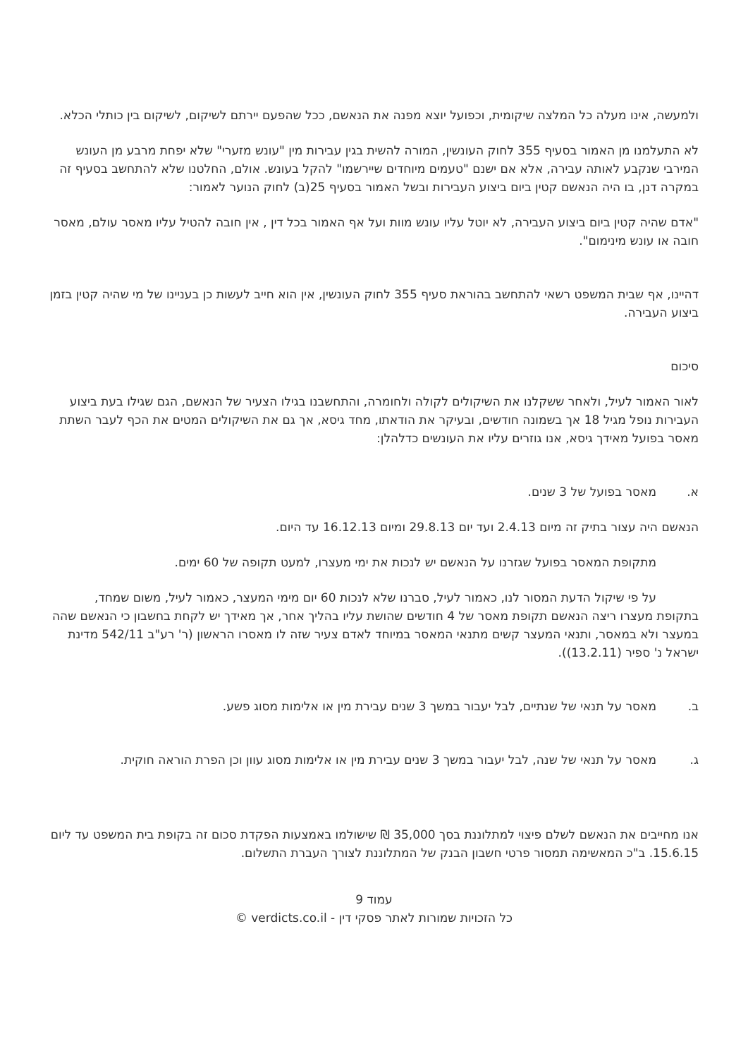ולמעשה, אינו מעלה כל המלצה שיקומית, וכפועל יוצא מפנה את הנאשם, ככל שהפעם יירתם לשיקום, לשיקום בין כותלי הכלא.
לא התעלמנו מן האמור בסעיף 355 לחוק העונשין, המורה להשית בגין עבירות מין "עונש מזערי" שלא יפחת מרבע מן העונש המירבי שנקבע לאותה עבירה, אלא אם ישנם "טעמים מיוחדים שיירשמו" להקל בעונש. אולם, החלטנו שלא להתחשב בסעיף זה במקרה דנן, בו היה הנאשם קטין ביום ביצוע העבירות ובשל האמור בסעיף 25(ב) לחוק הנוער לאמור:
"אדם שהיה קטין ביום ביצוע העבירה, לא יוטל עליו עונש מוות ועל אף האמור בכל דין , אין חובה להטיל עליו מאסר עולם, מאסר חובה או עונש מינימום".
דהיינו, אף שבית המשפט רשאי להתחשב בהוראת סעיף 355 לחוק העונשין, אין הוא חייב לעשות כן בעניינו של מי שהיה קטין בזמן ביצוע העבירה.
סיכום
לאור האמור לעיל, ולאחר ששקלנו את השיקולים לקולה ולחומרה, והתחשבנו בגילו הצעיר של הנאשם, הגם שגילו בעת ביצוע העבירות נופל מגיל 18 אך בשמונה חודשים, ובעיקר את הודאתו, מחד גיסא, אך גם את השיקולים המטים את הכף לעבר השתת מאסר בפועל מאידך גיסא, אנו גוזרים עליו את העונשים כדלהלן:
א. מאסר בפועל של 3 שנים.
הנאשם היה עצור בתיק זה מיום 2.4.13 ועד יום 29.8.13 ומיום 16.12.13 עד היום.
מתקופת המאסר בפועל שגזרנו על הנאשם יש לנכות את ימי מעצרו, למעט תקופה של 60 ימים.
על פי שיקול הדעת המסור לנו, כאמור לעיל, סברנו שלא לנכות 60 יום מימי המעצר, כאמור לעיל, משום שמחד, בתקופת מעצרו ריצה הנאשם תקופת מאסר של 4 חודשים שהושת עליו בהליך אחר, אך מאידך יש לקחת בחשבון כי הנאשם שהה במעצר ולא במאסר, ותנאי המעצר קשים מתנאי המאסר במיוחד לאדם צעיר שזה לו מאסרו הראשון (ר' רע"ב 542/11 מדינת ישראל נ' ספיר (13.2.11)).
ב. מאסר על תנאי של שנתיים, לבל יעבור במשך 3 שנים עבירת מין או אלימות מסוג פשע.
ג. מאסר על תנאי של שנה, לבל יעבור במשך 3 שנים עבירת מין או אלימות מסוג עוון וכן הפרת הוראה חוקית.
אנו מחייבים את הנאשם לשלם פיצוי למתלוננת בסך 35,000 ₪ שישולמו באמצעות הפקדת סכום זה בקופת בית המשפט עד ליום 15.6.15. ב"כ המאשימה תמסור פרטי חשבון הבנק של המתלוננת לצורך העברת התשלום.
עמוד 9
כל הזכויות שמורות לאתר פסקי דין - verdicts.co.il ©